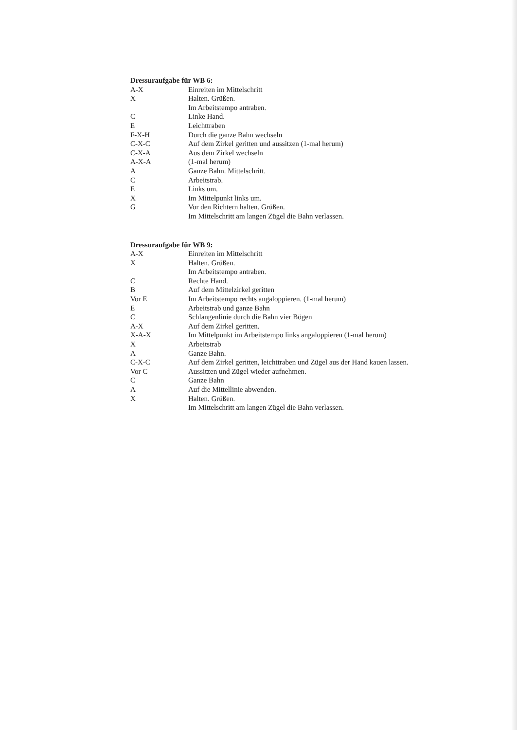Dressuraufgabe für WB 6:
| A-X | Einreiten im Mittelschritt |
| X | Halten. Grüßen. |
| | Im Arbeitstempo antraben. |
| C | Linke Hand. |
| E | Leichttraben |
| F-X-H | Durch die ganze Bahn wechseln |
| C-X-C | Auf dem Zirkel geritten und aussitzen (1-mal herum) |
| C-X-A | Aus dem Zirkel wechseln |
| A-X-A | (1-mal herum) |
| A | Ganze Bahn. Mittelschritt. |
| C | Arbeitstrab. |
| E | Links um. |
| X | Im Mittelpunkt links um. |
| G | Vor den Richtern halten. Grüßen. |
| | Im Mittelschritt am langen Zügel die Bahn verlassen. |
Dressuraufgabe für WB 9:
| A-X | Einreiten im Mittelschritt |
| X | Halten. Grüßen. |
| | Im Arbeitstempo antraben. |
| C | Rechte Hand. |
| B | Auf dem Mittelzirkel geritten |
| Vor E | Im Arbeitstempo rechts angaloppieren. (1-mal herum) |
| E | Arbeitstrab und ganze Bahn |
| C | Schlangenlinie durch die Bahn vier Bögen |
| A-X | Auf dem Zirkel geritten. |
| X-A-X | Im Mittelpunkt im Arbeitstempo links angaloppieren (1-mal herum) |
| X | Arbeitstrab |
| A | Ganze Bahn. |
| C-X-C | Auf dem Zirkel geritten, leichttraben und Zügel aus der Hand kauen lassen. |
| Vor C | Aussitzen und Zügel wieder aufnehmen. |
| C | Ganze Bahn |
| A | Auf die Mittellinie abwenden. |
| X | Halten. Grüßen. |
| | Im Mittelschritt am langen Zügel die Bahn verlassen. |